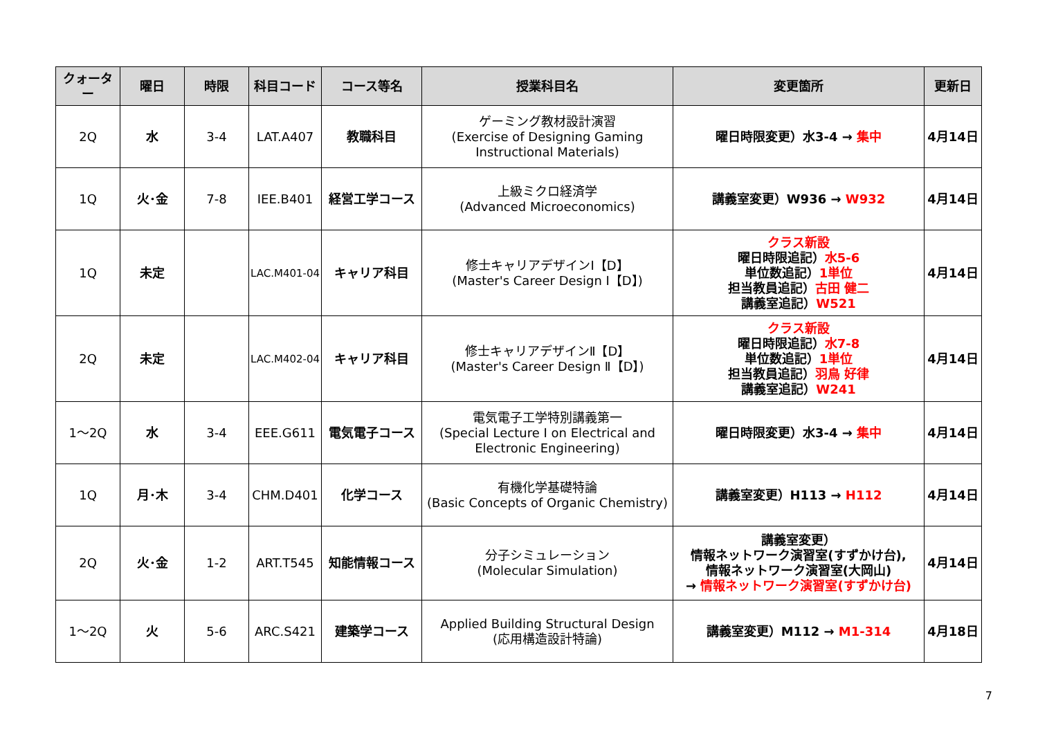| クォーター | 曜日 | 時限 | 科目コード | コース等名 | 授業科目名 | 変更箇所 | 更新日 |
| --- | --- | --- | --- | --- | --- | --- | --- |
| 2Q | 水 | 3-4 | LAT.A407 | 教職科目 | ゲーミング教材設計演習 (Exercise of Designing Gaming Instructional Materials) | 曜日時限変更）水3-4 → 集中 | 4月14日 |
| 1Q | 火･金 | 7-8 | IEE.B401 | 経営工学コース | 上級ミクロ経済学 (Advanced Microeconomics) | 講義室変更）W936 → W932 | 4月14日 |
| 1Q | 未定 | | LAC.M401-04 | キャリア科目 | 修士キャリアデザインⅠ【D】 (Master's Career Design Ⅰ【D】) | クラス新設 曜日時限追記） 水5-6 単位数追記） 1単位 担当教員追記） 古田 健二 講義室追記） W521 | 4月14日 |
| 2Q | 未定 | | LAC.M402-04 | キャリア科目 | 修士キャリアデザインⅡ【D】 (Master's Career Design Ⅱ【D】) | クラス新設 曜日時限追記） 水7-8 単位数追記） 1単位 担当教員追記） 羽鳥 好律 講義室追記） W241 | 4月14日 |
| 1～2Q | 水 | 3-4 | EEE.G611 | 電気電子コース | 電気電子工学特別講義第一 (Special Lecture I on Electrical and Electronic Engineering) | 曜日時限変更）水3-4 → 集中 | 4月14日 |
| 1Q | 月･木 | 3-4 | CHM.D401 | 化学コース | 有機化学基礎特論 (Basic Concepts of Organic Chemistry) | 講義室変更）H113 → H112 | 4月14日 |
| 2Q | 火･金 | 1-2 | ART.T545 | 知能情報コース | 分子シミュレーション (Molecular Simulation) | 講義室変更） 情報ネットワーク演習室(すずかけ台), 情報ネットワーク演習室(大岡山) → 情報ネットワーク演習室(すずかけ台) | 4月14日 |
| 1～2Q | 火 | 5-6 | ARC.S421 | 建築学コース | Applied Building Structural Design (応用構造設計特論) | 講義室変更）M112 → M1-314 | 4月18日 |
7